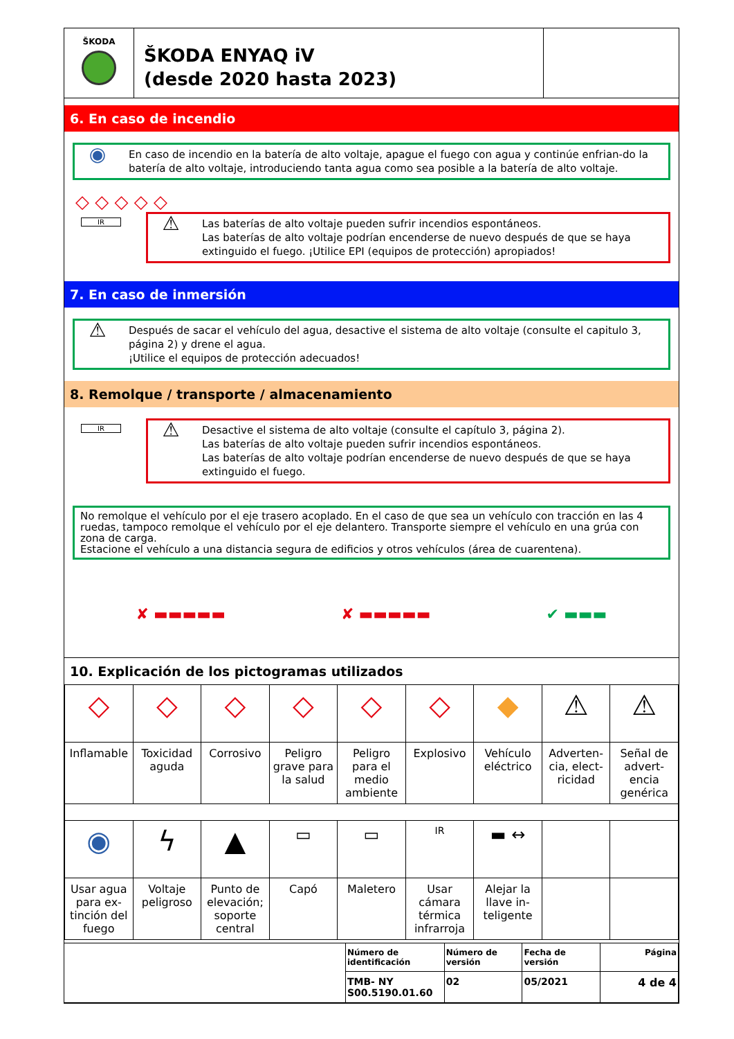ŠKODA
ŠKODA ENYAQ iV
(desde 2020 hasta 2023)
6. En caso de incendio
◉
En caso de incendio en la batería de alto voltaje, apague el fuego con agua y continúe enfrian-do la batería de alto voltaje, introduciendo tanta agua como sea posible a la batería de alto voltaje.
◇ ◇ ◇ ◇ ◇
IR
⚠
Las baterías de alto voltaje pueden sufrir incendios espontáneos.
Las baterías de alto voltaje podrían encenderse de nuevo después de que se haya extinguido el fuego. ¡Utilice EPI (equipos de protección) apropiados!
7. En caso de inmersión
⚠
Después de sacar el vehículo del agua, desactive el sistema de alto voltaje (consulte el capitulo 3, página 2) y drene el agua.
¡Utilice el equipos de protección adecuados!
8. Remolque / transporte / almacenamiento
IR
⚠
Desactive el sistema de alto voltaje (consulte el capítulo 3, página 2).
Las baterías de alto voltaje pueden sufrir incendios espontáneos.
Las baterías de alto voltaje podrían encenderse de nuevo después de que se haya extinguido el fuego.
No remolque el vehículo por el eje trasero acoplado. En el caso de que sea un vehículo con tracción en las 4 ruedas, tampoco remolque el vehículo por el eje delantero. Transporte siempre el vehículo en una grúa con zona de carga.
Estacione el vehículo a una distancia segura de edificios y otros vehículos (área de cuarentena).
✘ ▬▬▬▬▬ ✘ ▬▬▬▬▬ ✔ ▬▬▬
10. Explicación de los pictogramas utilizados
| ◇ | ◇ | ◇ | ◇ | ◇ | ◇ | ◆ | ⚠ | ⚠ |
| Inflamable | Toxicidad aguda | Corrosivo | Peligro grave para la salud | Peligro para el medio ambiente | Explosivo | Vehículo eléctrico | Adverten-cia, elect-ricidad | Señal de advert-encia genérica |
| ◉ | ϟ | ▲ | ▭ | ▭ | IR | ▬ ↔ | | |
| Usar agua para ex-tinción del fuego | Voltaje peligroso | Punto de elevación; soporte central | Capó | Maletero | Usar cámara térmica infrarroja | Alejar la llave in-teligente | | |
| | Número de identificación | Número de versión | Fecha de versión | Página |
| | TMB- NY S00.5190.01.60 | 02 | 05/2021 | 4 de 4 |